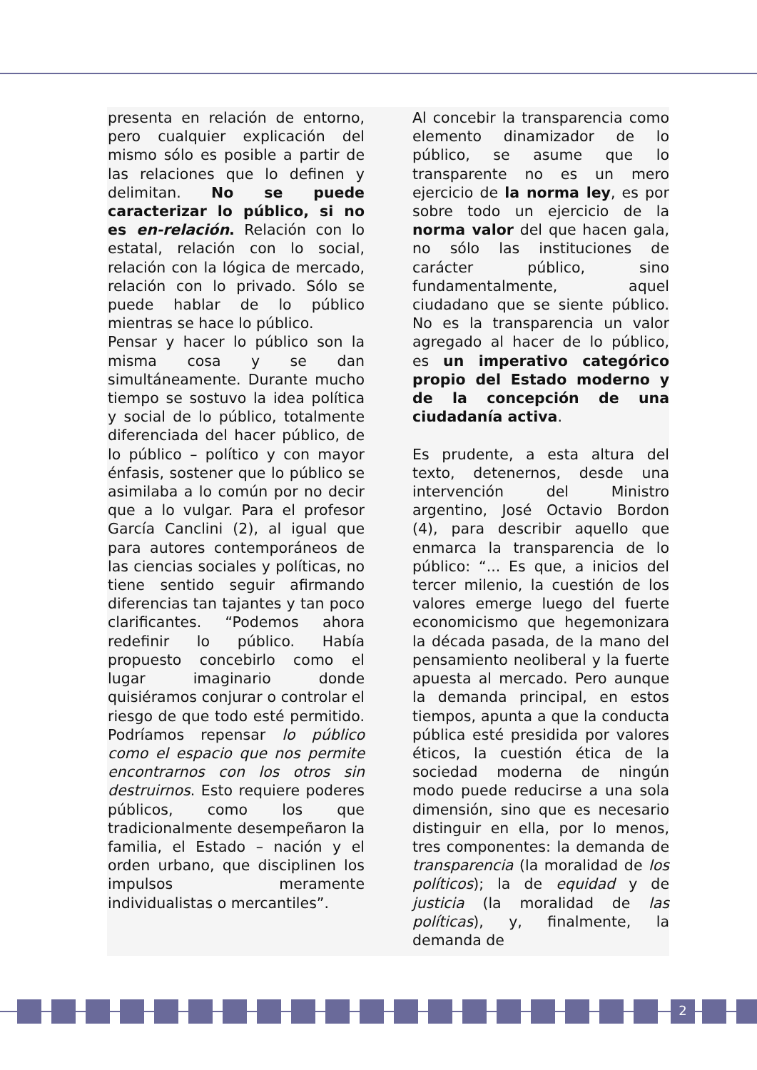presenta en relación de entorno, pero cualquier explicación del mismo sólo es posible a partir de las relaciones que lo definen y delimitan. No se puede caracterizar lo público, si no es en-relación. Relación con lo estatal, relación con lo social, relación con la lógica de mercado, relación con lo privado. Sólo se puede hablar de lo público mientras se hace lo público.
Pensar y hacer lo público son la misma cosa y se dan simultáneamente. Durante mucho tiempo se sostuvo la idea política y social de lo público, totalmente diferenciada del hacer público, de lo público – político y con mayor énfasis, sostener que lo público se asimilaba a lo común por no decir que a lo vulgar. Para el profesor García Canclini (2), al igual que para autores contemporáneos de las ciencias sociales y políticas, no tiene sentido seguir afirmando diferencias tan tajantes y tan poco clarificantes. “Podemos ahora redefinir lo público. Había propuesto concebirlo como el lugar imaginario donde quisiéramos conjurar o controlar el riesgo de que todo esté permitido. Podríamos repensar lo público como el espacio que nos permite encontrarnos con los otros sin destruirnos. Esto requiere poderes públicos, como los que tradicionalmente desempeñaron la familia, el Estado – nación y el orden urbano, que disciplinen los impulsos meramente individualistas o mercantiles”.
Al concebir la transparencia como elemento dinamizador de lo público, se asume que lo transparente no es un mero ejercicio de la norma ley, es por sobre todo un ejercicio de la norma valor del que hacen gala, no sólo las instituciones de carácter público, sino fundamentalmente, aquel ciudadano que se siente público. No es la transparencia un valor agregado al hacer de lo público, es un imperativo categórico propio del Estado moderno y de la concepción de una ciudadanía activa.
Es prudente, a esta altura del texto, detenernos, desde una intervención del Ministro argentino, José Octavio Bordon (4), para describir aquello que enmarca la transparencia de lo público: “... Es que, a inicios del tercer milenio, la cuestión de los valores emerge luego del fuerte economicismo que hegemonizara la década pasada, de la mano del pensamiento neoliberal y la fuerte apuesta al mercado. Pero aunque la demanda principal, en estos tiempos, apunta a que la conducta pública esté presidida por valores éticos, la cuestión ética de la sociedad moderna de ningún modo puede reducirse a una sola dimensión, sino que es necesario distinguir en ella, por lo menos, tres componentes: la demanda de transparencia (la moralidad de los políticos); la de equidad y de justicia (la moralidad de las políticas), y, finalmente, la demanda de
2